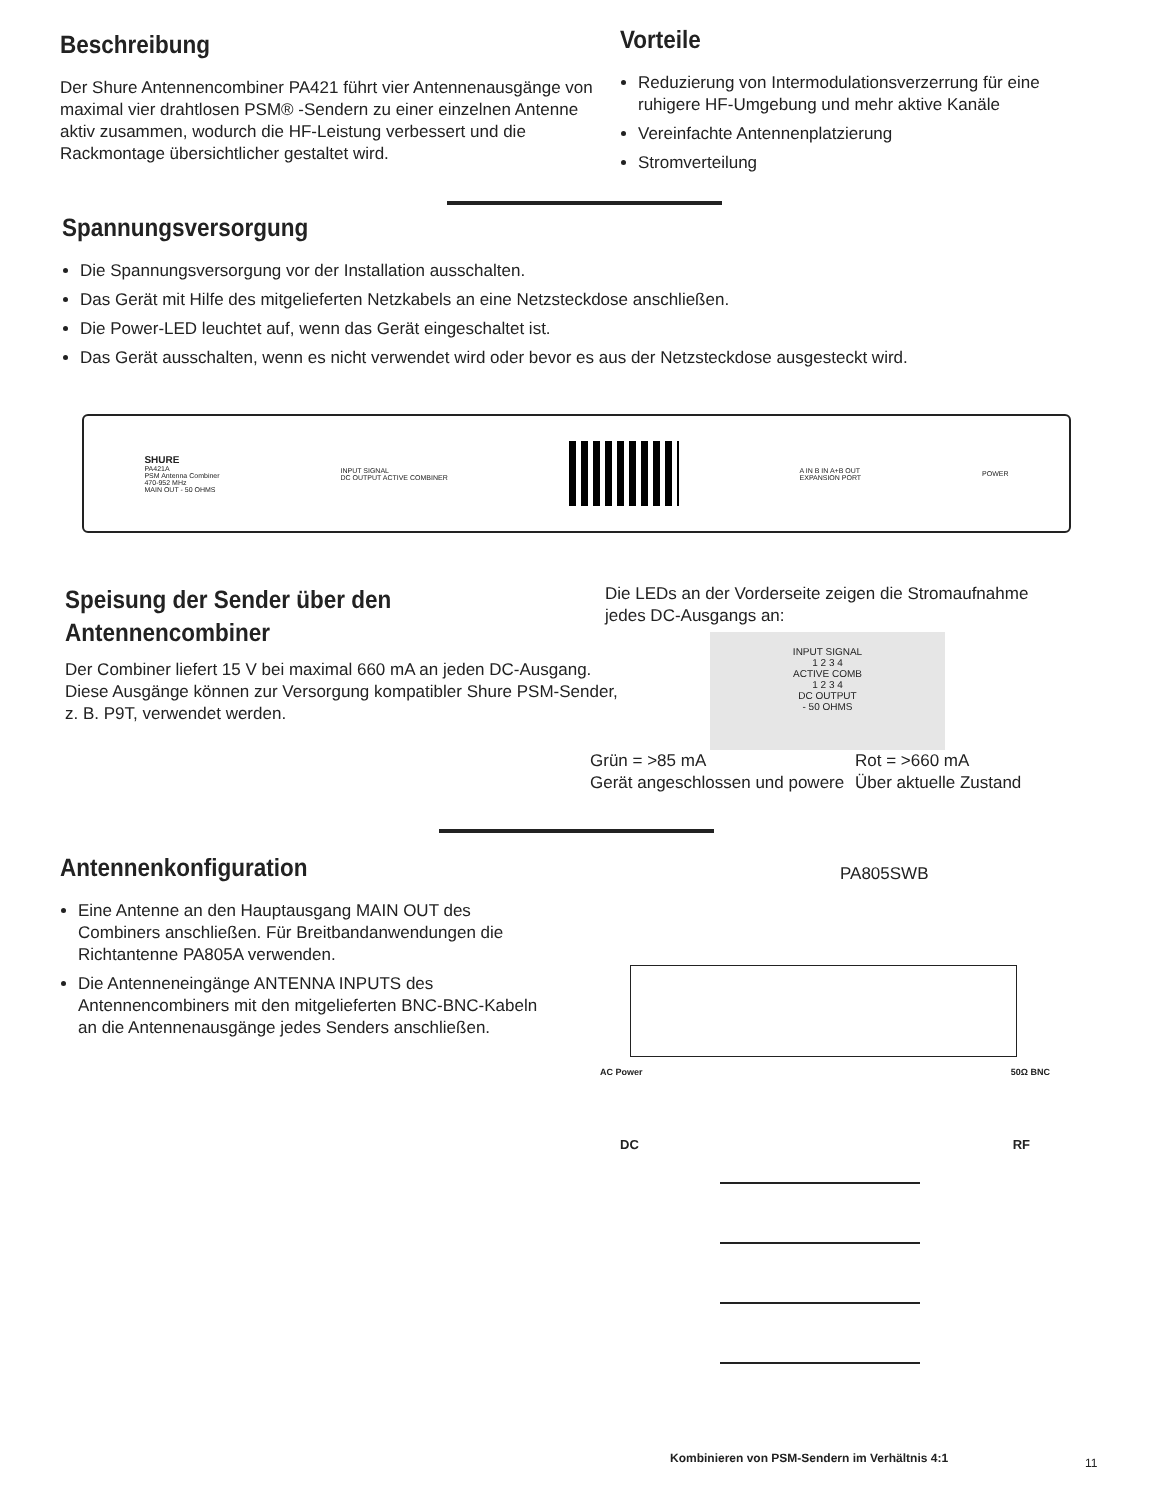Beschreibung
Der Shure Antennencombiner PA421 führt vier Antennenausgänge von maximal vier drahtlosen PSM® -Sendern zu einer einzelnen Antenne aktiv zusammen, wodurch die HF-Leistung verbessert und die Rackmontage übersichtlicher gestaltet wird.
Vorteile
Reduzierung von Intermodulationsverzerrung für eine ruhigere HF-Umgebung und mehr aktive Kanäle
Vereinfachte Antennenplatzierung
Stromverteilung
Spannungsversorgung
Die Spannungsversorgung vor der Installation ausschalten.
Das Gerät mit Hilfe des mitgelieferten Netzkabels an eine Netzsteckdose anschließen.
Die Power-LED leuchtet auf, wenn das Gerät eingeschaltet ist.
Das Gerät ausschalten, wenn es nicht verwendet wird oder bevor es aus der Netzsteckdose ausgesteckt wird.
SHURE
PA421A
PSM Antenna Combiner
470-952 MHz
MAIN OUT - 50 OHMS
INPUT SIGNAL
DC OUTPUT ACTIVE COMBINER
A IN B IN A+B OUT
EXPANSION PORT
POWER
Speisung der Sender über den
Antennencombiner
Der Combiner liefert 15 V bei maximal 660 mA an jeden DC-Ausgang. Diese Ausgänge können zur Versorgung kompatibler Shure PSM-Sender, z. B. P9T, verwendet werden.
Die LEDs an der Vorderseite zeigen die Stromaufnahme jedes DC-Ausgangs an:
INPUT SIGNAL
1 2 3 4
ACTIVE COMB
1 2 3 4
DC OUTPUT
- 50 OHMS
Grün = >85 mA
Gerät angeschlossen und powere
Rot = >660 mA
Über aktuelle Zustand
Antennenkonfiguration
Eine Antenne an den Hauptausgang MAIN OUT des Combiners anschließen. Für Breitbandanwendungen die Richtantenne PA805A verwenden.
Die Antenneneingänge ANTENNA INPUTS des Antennencombiners mit den mitgelieferten BNC-BNC-Kabeln an die Antennenausgänge jedes Senders anschließen.
PA805SWB
AC Power 50Ω BNC
DC RF
Kombinieren von PSM-Sendern im Verhältnis 4:1
11